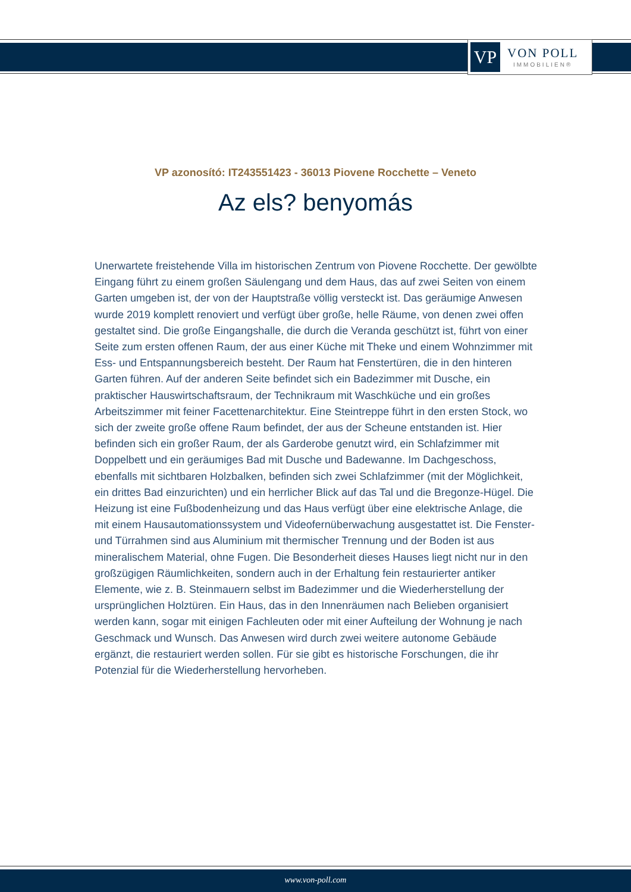VP
VON POLL
IMMOBILIEN®
VP azonosító: IT243551423 - 36013 Piovene Rocchette – Veneto
Az els? benyomás
Unerwartete freistehende Villa im historischen Zentrum von Piovene Rocchette. Der gewölbte Eingang führt zu einem großen Säulengang und dem Haus, das auf zwei Seiten von einem Garten umgeben ist, der von der Hauptstraße völlig versteckt ist. Das geräumige Anwesen wurde 2019 komplett renoviert und verfügt über große, helle Räume, von denen zwei offen gestaltet sind. Die große Eingangshalle, die durch die Veranda geschützt ist, führt von einer Seite zum ersten offenen Raum, der aus einer Küche mit Theke und einem Wohnzimmer mit Ess- und Entspannungsbereich besteht. Der Raum hat Fenstertüren, die in den hinteren Garten führen. Auf der anderen Seite befindet sich ein Badezimmer mit Dusche, ein praktischer Hauswirtschaftsraum, der Technikraum mit Waschküche und ein großes Arbeitszimmer mit feiner Facettenarchitektur. Eine Steintreppe führt in den ersten Stock, wo sich der zweite große offene Raum befindet, der aus der Scheune entstanden ist. Hier befinden sich ein großer Raum, der als Garderobe genutzt wird, ein Schlafzimmer mit Doppelbett und ein geräumiges Bad mit Dusche und Badewanne. Im Dachgeschoss, ebenfalls mit sichtbaren Holzbalken, befinden sich zwei Schlafzimmer (mit der Möglichkeit, ein drittes Bad einzurichten) und ein herrlicher Blick auf das Tal und die Bregonze-Hügel. Die Heizung ist eine Fußbodenheizung und das Haus verfügt über eine elektrische Anlage, die mit einem Hausautomationssystem und Videofernüberwachung ausgestattet ist. Die Fenster- und Türrahmen sind aus Aluminium mit thermischer Trennung und der Boden ist aus mineralischem Material, ohne Fugen. Die Besonderheit dieses Hauses liegt nicht nur in den großzügigen Räumlichkeiten, sondern auch in der Erhaltung fein restaurierter antiker Elemente, wie z. B. Steinmauern selbst im Badezimmer und die Wiederherstellung der ursprünglichen Holztüren. Ein Haus, das in den Innenräumen nach Belieben organisiert werden kann, sogar mit einigen Fachleuten oder mit einer Aufteilung der Wohnung je nach Geschmack und Wunsch. Das Anwesen wird durch zwei weitere autonome Gebäude ergänzt, die restauriert werden sollen. Für sie gibt es historische Forschungen, die ihr Potenzial für die Wiederherstellung hervorheben.
www.von-poll.com